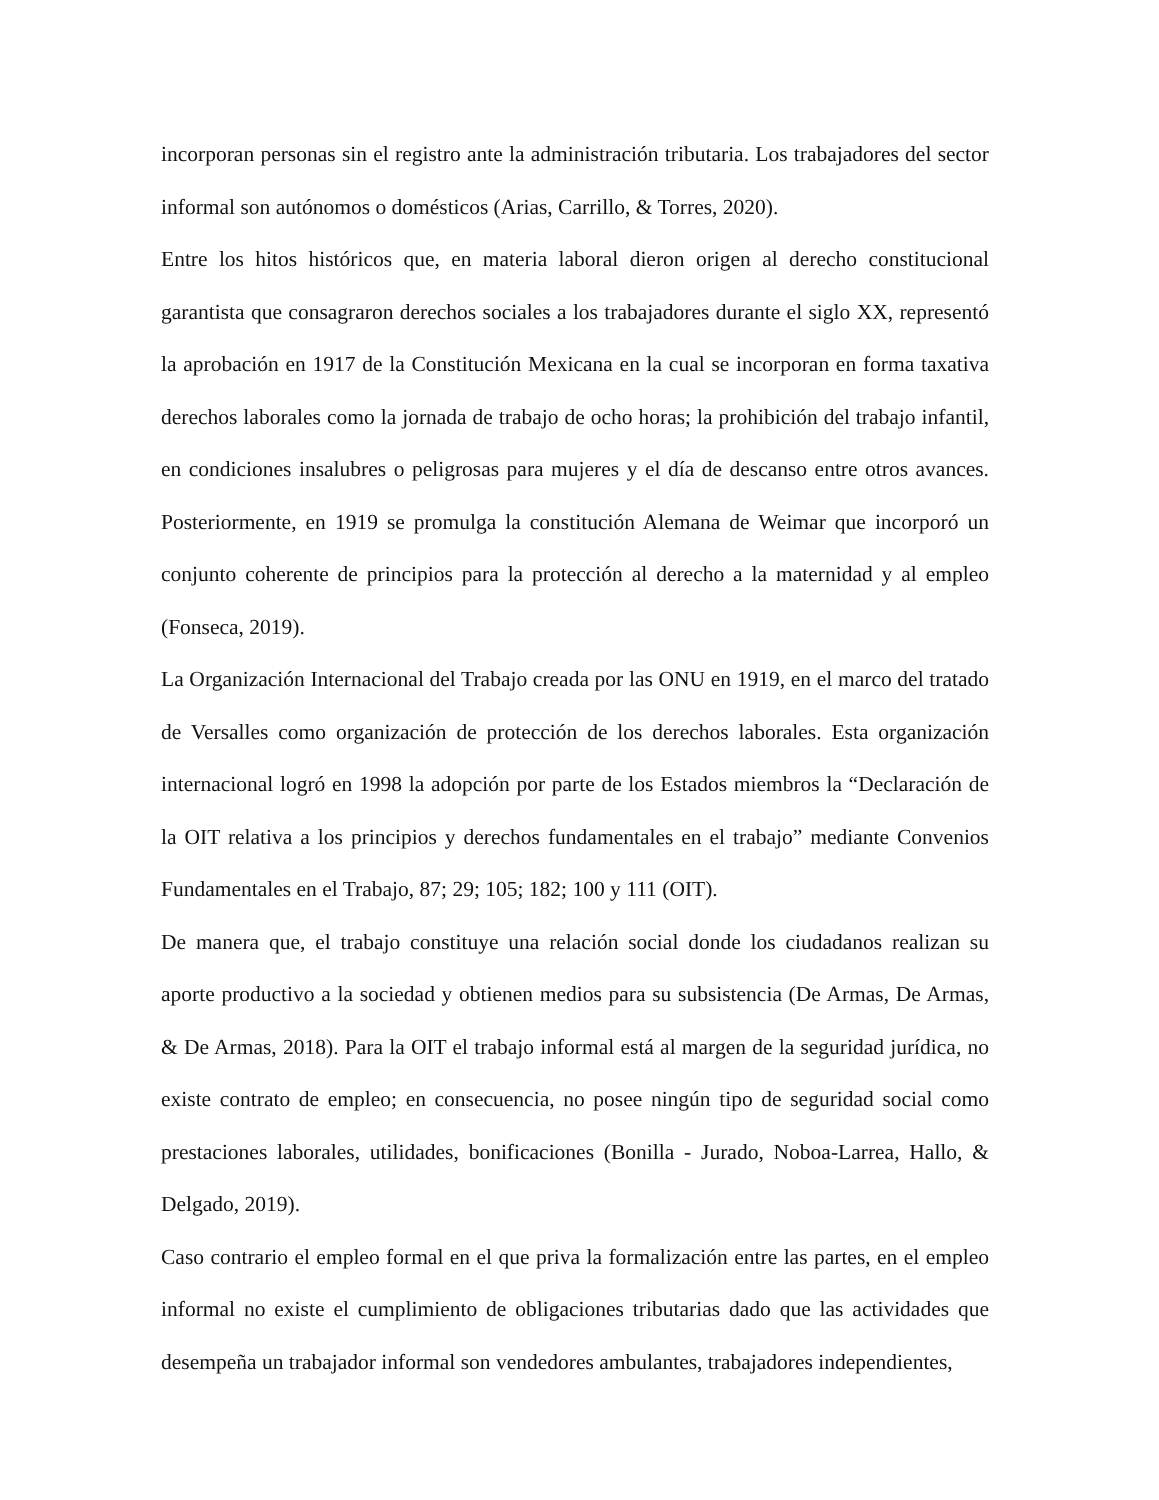incorporan personas sin el registro ante la administración tributaria. Los trabajadores del sector informal son autónomos o domésticos (Arias, Carrillo, & Torres, 2020).
Entre los hitos históricos que, en materia laboral dieron origen al derecho constitucional garantista que consagraron derechos sociales a los trabajadores durante el siglo XX, representó la aprobación en 1917 de la Constitución Mexicana en la cual se incorporan en forma taxativa derechos laborales como la jornada de trabajo de ocho horas; la prohibición del trabajo infantil, en condiciones insalubres o peligrosas para mujeres y el día de descanso entre otros avances. Posteriormente, en 1919 se promulga la constitución Alemana de Weimar que incorporó un conjunto coherente de principios para la protección al derecho a la maternidad y al empleo (Fonseca, 2019).
La Organización Internacional del Trabajo creada por las ONU en 1919, en el marco del tratado de Versalles como organización de protección de los derechos laborales. Esta organización internacional logró en 1998 la adopción por parte de los Estados miembros la “Declaración de la OIT relativa a los principios y derechos fundamentales en el trabajo” mediante Convenios Fundamentales en el Trabajo, 87; 29; 105; 182; 100 y 111 (OIT).
De manera que, el trabajo constituye una relación social donde los ciudadanos realizan su aporte productivo a la sociedad y obtienen medios para su subsistencia (De Armas, De Armas, & De Armas, 2018). Para la OIT el trabajo informal está al margen de la seguridad jurídica, no existe contrato de empleo; en consecuencia, no posee ningún tipo de seguridad social como prestaciones laborales, utilidades, bonificaciones (Bonilla - Jurado, Noboa-Larrea, Hallo, & Delgado, 2019).
Caso contrario el empleo formal en el que priva la formalización entre las partes, en el empleo informal no existe el cumplimiento de obligaciones tributarias dado que las actividades que desempeña un trabajador informal son vendedores ambulantes, trabajadores independientes,